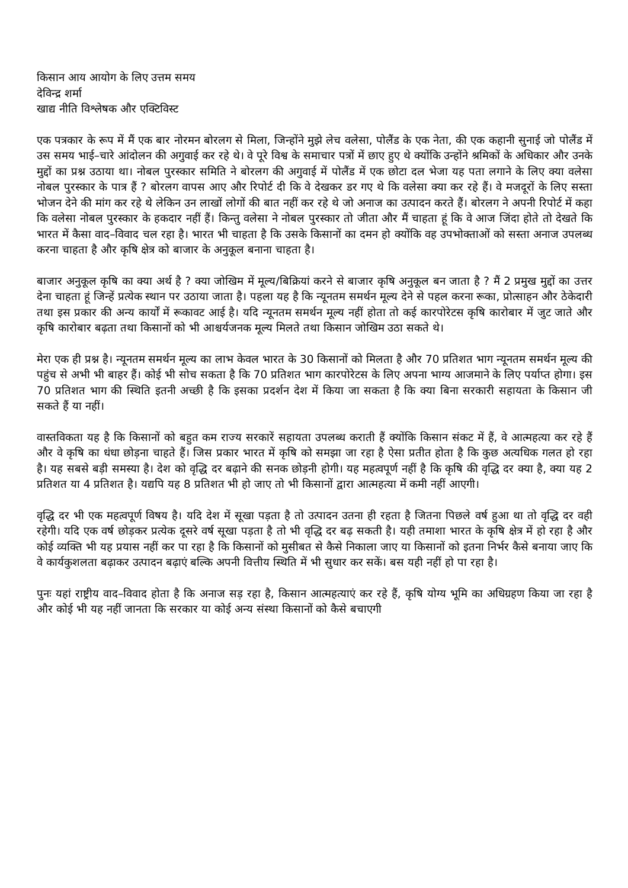किसान आय आयोग के लिए उत्तम समय
देविन्द्र शर्मा
खाद्य नीति विश्लेषक और एक्टिविस्ट
एक पत्रकार के रूप में मैं एक बार नोरमन बोरलग से मिला, जिन्होंने मुझे लेच वलेसा, पोलैंड के एक नेता, की एक कहानी सुनाई जो पोलैंड में उस समय भाई–चारे आंदोलन की अगुवाई कर रहे थे। वे पूरे विश्व के समाचार पत्रों में छाए हुए थे क्योंकि उन्होंने श्रमिकों के अधिकार और उनके मुद्दों का प्रश्न उठाया था। नोबल पुरस्कार समिति ने बोरलग की अगुवाई में पोलैंड में एक छोटा दल भेजा यह पता लगाने के लिए क्या वलेसा नोबल पुरस्कार के पात्र हैं ? बोरलग वापस आए और रिपोर्ट दी कि वे देखकर डर गए थे कि वलेसा क्या कर रहे हैं। वे मजदूरों के लिए सस्ता भोजन देने की मांग कर रहे थे लेकिन उन लाखों लोगों की बात नहीं कर रहे थे जो अनाज का उत्पादन करते हैं। बोरलग ने अपनी रिपोर्ट में कहा कि वलेसा नोबल पुरस्कार के हकदार नहीं हैं। किन्तु वलेसा ने नोबल पुरस्कार तो जीता और मैं चाहता हूं कि वे आज जिंदा होते तो देखते कि भारत में कैसा वाद–विवाद चल रहा है। भारत भी चाहता है कि उसके किसानों का दमन हो क्योंकि वह उपभोक्ताओं को सस्ता अनाज उपलब्ध करना चाहता है और कृषि क्षेत्र को बाजार के अनुकूल बनाना चाहता है।
बाजार अनुकूल कृषि का क्या अर्थ है ? क्या जोखिम में मूल्य/बिक्रियां करने से बाजार कृषि अनुकूल बन जाता है ? मैं 2 प्रमुख मुद्दों का उत्तर देना चाहता हूं जिन्हें प्रत्येक स्थान पर उठाया जाता है। पहला यह है कि न्यूनतम समर्थन मूल्य देने से पहल करना रूका, प्रोत्साहन और ठेकेदारी तथा इस प्रकार की अन्य कार्यों में रूकावट आई है। यदि न्यूनतम समर्थन मूल्य नहीं होता तो कई कारपोरेटस कृषि कारोबार में जुट जाते और कृषि कारोबार बढ़ता तथा किसानों को भी आश्चर्यजनक मूल्य मिलते तथा किसान जोखिम उठा सकते थे।
मेरा एक ही प्रश्न है। न्यूनतम समर्थन मूल्य का लाभ केवल भारत के 30 किसानों को मिलता है और 70 प्रतिशत भाग न्यूनतम समर्थन मूल्य की पहुंच से अभी भी बाहर हैं। कोई भी सोच सकता है कि 70 प्रतिशत भाग कारपोरेटस के लिए अपना भाग्य आजमाने के लिए पर्याप्त होगा। इस 70 प्रतिशत भाग की स्थिति इतनी अच्छी है कि इसका प्रदर्शन देश में किया जा सकता है कि क्या बिना सरकारी सहायता के किसान जी सकते हैं या नहीं।
वास्तविकता यह है कि किसानों को बहुत कम राज्य सरकारें सहायता उपलब्ध कराती हैं क्योंकि किसान संकट में हैं, वे आत्महत्या कर रहे हैं और वे कृषि का धंधा छोड़ना चाहते हैं। जिस प्रकार भारत में कृषि को समझा जा रहा है ऐसा प्रतीत होता है कि कुछ अत्यधिक गलत हो रहा है। यह सबसे बड़ी समस्या है। देश को वृद्धि दर बढ़ाने की सनक छोड़नी होगी। यह महत्वपूर्ण नहीं है कि कृषि की वृद्धि दर क्या है, क्या यह 2 प्रतिशत या 4 प्रतिशत है। यद्यपि यह 8 प्रतिशत भी हो जाए तो भी किसानों द्वारा आत्महत्या में कमी नहीं आएगी।
वृद्धि दर भी एक महत्वपूर्ण विषय है। यदि देश में सूखा पड़ता है तो उत्पादन उतना ही रहता है जितना पिछले वर्ष हुआ था तो वृद्धि दर वही रहेगी। यदि एक वर्ष छोड़कर प्रत्येक दूसरे वर्ष सूखा पड़ता है तो भी वृद्धि दर बढ़ सकती है। यही तमाशा भारत के कृषि क्षेत्र में हो रहा है और कोई व्यक्ति भी यह प्रयास नहीं कर पा रहा है कि किसानों को मुसीबत से कैसे निकाला जाए या किसानों को इतना निर्भर कैसे बनाया जाए कि वे कार्यकुशलता बढ़ाकर उत्पादन बढ़ाएं बल्कि अपनी वित्तीय स्थिति में भी सुधार कर सकें। बस यही नहीं हो पा रहा है।
पुनः यहां राष्ट्रीय वाद–विवाद होता है कि अनाज सड़ रहा है, किसान आत्महत्याएं कर रहे हैं, कृषि योग्य भूमि का अधिग्रहण किया जा रहा है और कोई भी यह नहीं जानता कि सरकार या कोई अन्य संस्था किसानों को कैसे बचाएगी